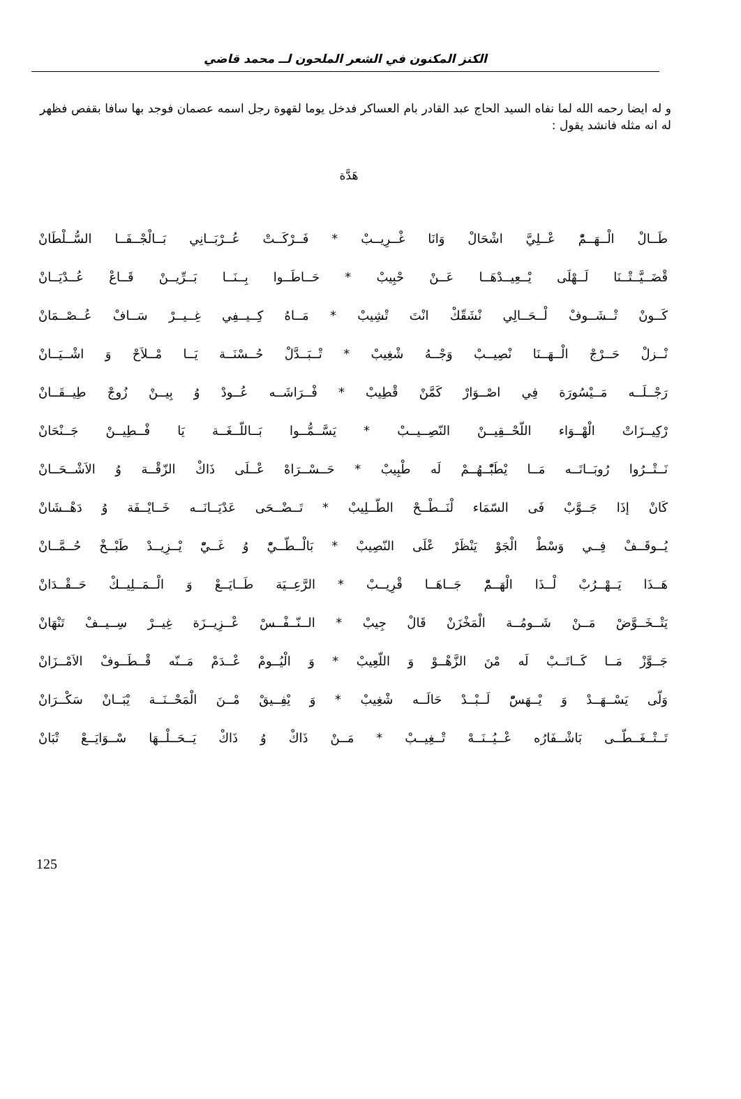الكنز المكنون في الشعر الملحون لــ محمد قاضي
و له ايضا رحمه الله لما نفاه السيد الحاج عبد القادر بام العساكر فدخل يوما لقهوة رجل اسمه عصمان فوجد بها سافا بقفص فظهر له انه مثله فانشد يقول :
هَدَّة
طَــالْ الْــهَــمّْ عْــلِيَّ اشْحَالْ وَانَا غْــرِيــبْ * فَــرْكَــتْ عُــرْبَــانِي بَــالْجْــفَــا السُّــلْطَانْ
قْضَــيَّــتْــنَا لَــهْلَى يْــعِيــدْهَــا عَــنْ حْبِيبْ * حَــاطَــوا بِــنَــا بَــرِّيــنْ قَــاعْ عُــدْيَــانْ
كَــونْ تْــشَــوفْ لْــحَــالِي نْشَقّكْ انْتَ تْشِيبْ * مَــاهُ كِــيــفِي غِــيــرْ سَــافْ عُــصْــمَانْ
نْــزلْ حَــرْجْ الْــهَــنَا نْصِيــبْ وَجْــهُ شْغِيبْ * تْــبَــدَّلْ حُــسْنَــة يَــا مْــلاَحْ وَ اشْــيَــانْ
رَجْــلَــه مَــيْسُورَة فِي اصْــوَارْ كَمَّنْ قْطِيبْ * فْــرَاشَــه عُــودْ وُ بِيــنْ زُوجْ طِيــقَــانْ
رْكِيــزَاتْ الْهْــوَاء اللّحْــقِيــنْ النّصِــيــبْ * يَسَّــمُّــوا بَــاللّــغَــة يَا فْــطِيــنْ جَــنْحَانْ
نَــتْــرُوا رُوبَــاتَــه مَــا يْطَبّْــهُــمْ لَه طْبِيبْ * حَــسْــرَاهْ عْــلَى ذَاكْ الزّقْــة وُ الاَشْــحَــانْ
كَانْ إذَا جَــوَّبْ فَى السّمَاء لْنَــطْــحْ الطّــلِيبْ * تَــضْــحَى عَدْيَــانَــه خَــايْــفَة وُ دَهْــشَانْ
يُــوقَــفْ فِــي وَسْطْ الْجَوْ يَنْظَرْ عْلَى النّصِيبْ * بَالْــطّــيّْ وُ غَــيّْ يْــزِيــدْ طَبْــخْ حُــمَّــانْ
هَــذَا يَــهْــرُبْ لْــذَا الْهَــمّْ جَــاهَــا قْرِيــبْ * الرَّعِــيَة طَــايَــعْ وَ الْــمَــلِيــكْ حَــقْــدَانْ
يَتْــخَــوَّضْ مَــنْ شَــومُــة الْمَخْزَنْ قَالْ جِيبْ * الــنّــفْــسْ عْــزِيــزَة غِيــرْ سِــيــفْ تَنْهَانْ
جَــوَّزْ مَــا كَــاتَــبْ لَه مْنَ الزَّهْــوْ وَ اللّعِيبْ * وَ الْيُــومْ عْــدَمْ مَــنّه قْــطَــوفْ الاَمْــزَانْ
وَلّى يَسْــهَــدْ وَ يْــهَسّْ لَــبْــدْ حَالَــه شْغِيبْ * وَ يْفِــيقْ مْــنَ الْمَحْــنَــة يْبَــانْ سَكْــرَانْ
تَــتْــغَــطّــى بَاشْــفَارُه عْــيُــنَــهْ تْــغِيــبْ * مَــنْ ذَاكْ وُ ذَاكْ يَــحَــلْــهَا سْــوَايَــعْ تْبَانْ
125